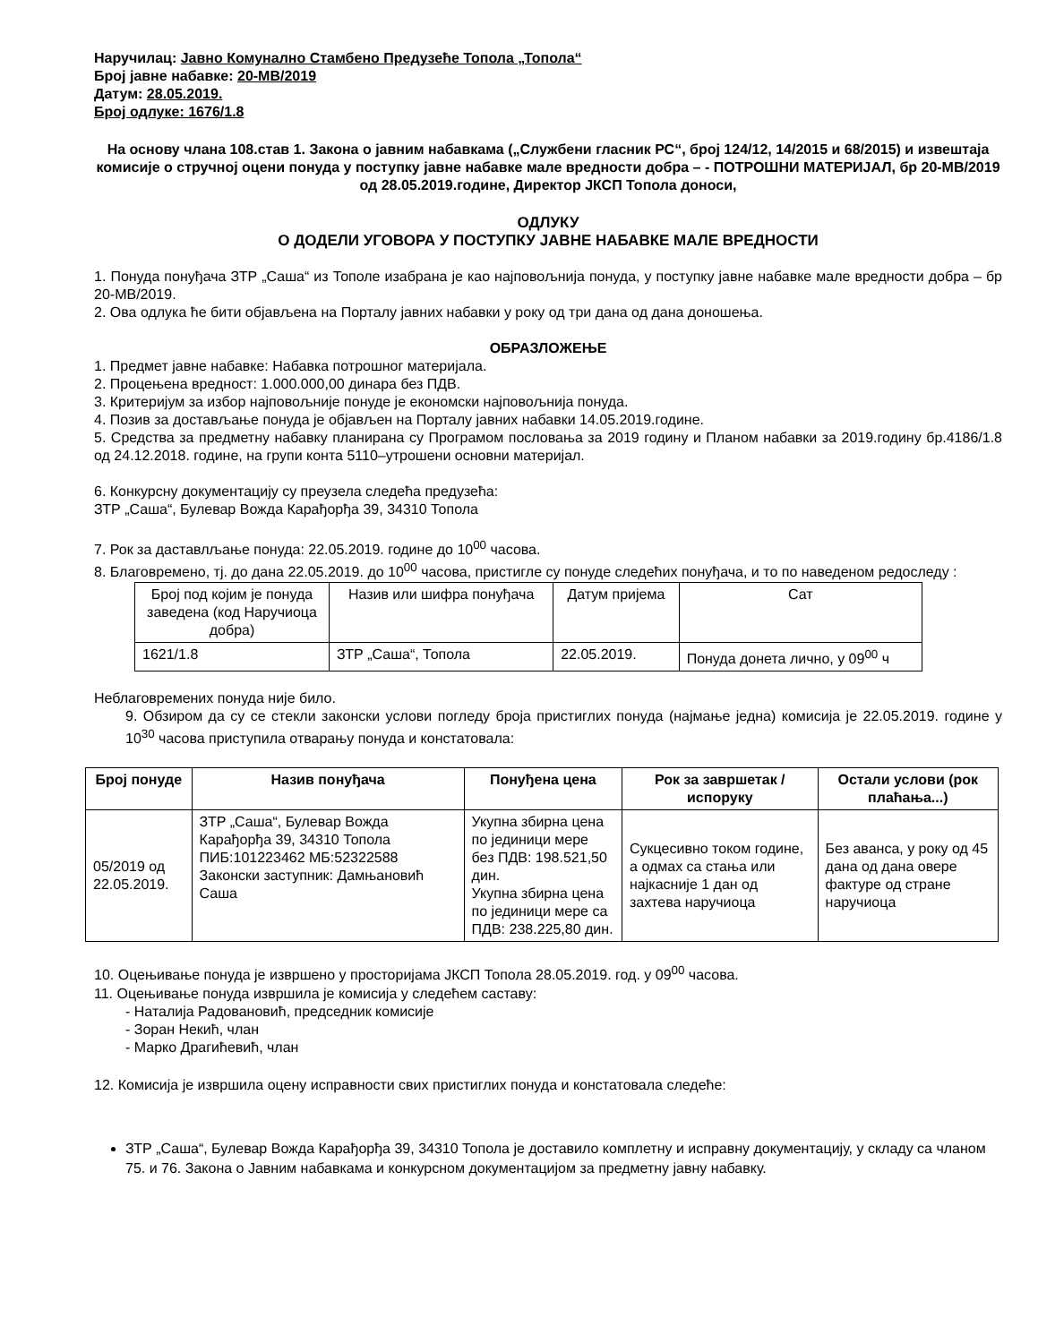Наручилац: Јавно Комунално Стамбено Предузеће Топола „Топола“
Број јавне набавке: 20-МВ/2019
Датум: 28.05.2019.
Број одлуке: 1676/1.8
На основу члана 108.став 1. Закона о јавним набавкама („Службени гласник РС“, број 124/12, 14/2015 и 68/2015) и извештаја комисије о стручној оцени понуда у поступку јавне набавке мале вредности добра – - ПОТРОШНИ МАТЕРИЈАЛ, бр 20-МВ/2019 од 28.05.2019.године, Директор ЈКСП Топола доноси,
ОДЛУКУ
О ДОДЕЛИ УГОВОРА У ПОСТУПКУ ЈАВНЕ НАБАВКЕ МАЛЕ ВРЕДНОСТИ
1. Понуда понуђача ЗТР „Саша“ из Тополе изабрана је као најповољнија понуда, у поступку јавне набавке мале вредности добра – бр 20-МВ/2019.
2. Ова одлука ће бити објављена на Порталу јавних набавки у року од три дана од дана доношења.
ОБРАЗЛОЖЕЊЕ
1. Предмет јавне набавке: Набавка потрошног материјала.
2. Процењена вредност: 1.000.000,00 динара без ПДВ.
3. Критеријум за избор најповољније понуде је економски најповољнија понуда.
4. Позив за достављање понуда је објављен на Порталу јавних набавки 14.05.2019.године.
5. Средства за предметну набавку планирана су Програмом пословања за 2019 годину и Планом набавки за 2019.годину бр.4186/1.8 од 24.12.2018. године, на групи конта 5110–утрошени основни материјал.
6. Конкурсну документацију су преузела следећа предузећа:
ЗТР „Саша“, Булевар Вожда Карађорђа 39, 34310 Топола
7. Рок за даставлљање понуда: 22.05.2019. године до 10<sup>00</sup> часова.
8. Благовремено, тј. до дана 22.05.2019. до 10<sup>00</sup> часова, пристигле су понуде следећих понуђача, и то по наведеном редоследу :
| Број под којим је понуда заведена (код Наручиоца добра) | Назив или шифра понуђача | Датум пријема | Сат |
| 1621/1.8 | ЗТР „Саша“, Топола | 22.05.2019. | Понуда донета лично, у 09<sup>00</sup> ч |
Неблаговремених понуда није било.
9. Обзиром да су се стекли законски услови погледу броја пристиглих понуда (најмање једна) комисија је 22.05.2019. године у 10<sup>30</sup> часова приступила отварању понуда и констатовала:
| Број понуде | Назив понуђача | Понуђена цена | Рок за завршетак / испоруку | Остали услови (рок плаћања...) |
| --- | --- | --- | --- | --- |
| 05/2019 од 22.05.2019. | ЗТР „Саша“, Булевар Вожда Карађорђа 39, 34310 Топола ПИБ:101223462 МБ:52322588 Законски заступник: Дамњановић Саша | Укупна збирна цена по јединици мере без ПДВ: 198.521,50 дин. Укупна збирна цена по јединици мере са ПДВ: 238.225,80 дин. | Сукцесивно током године, а одмах са стања или најкасније 1 дан од захтева наручиоца | Без аванса, у року од 45 дана од дана овере фактуре од стране наручиоца |
10. Оцењивање понуда је извршено у просторијама ЈКСП Топола 28.05.2019. год. у 09<sup>00</sup> часова.
11. Оцењивање понуда извршила је комисија у следећем саставу:
- Наталија Радовановић, председник комисије
- Зоран Некић, члан
- Марко Драгићевић, члан
12. Комисија је извршила оцену исправности свих пристиглих понуда и констатовала следеће:
ЗТР „Саша“, Булевар Вожда Карађорђа 39, 34310 Топола је доставило комплетну и исправну документацију, у складу са чланом 75. и 76. Закона о Јавним набавкама и конкурсном документацијом за предметну јавну набавку.